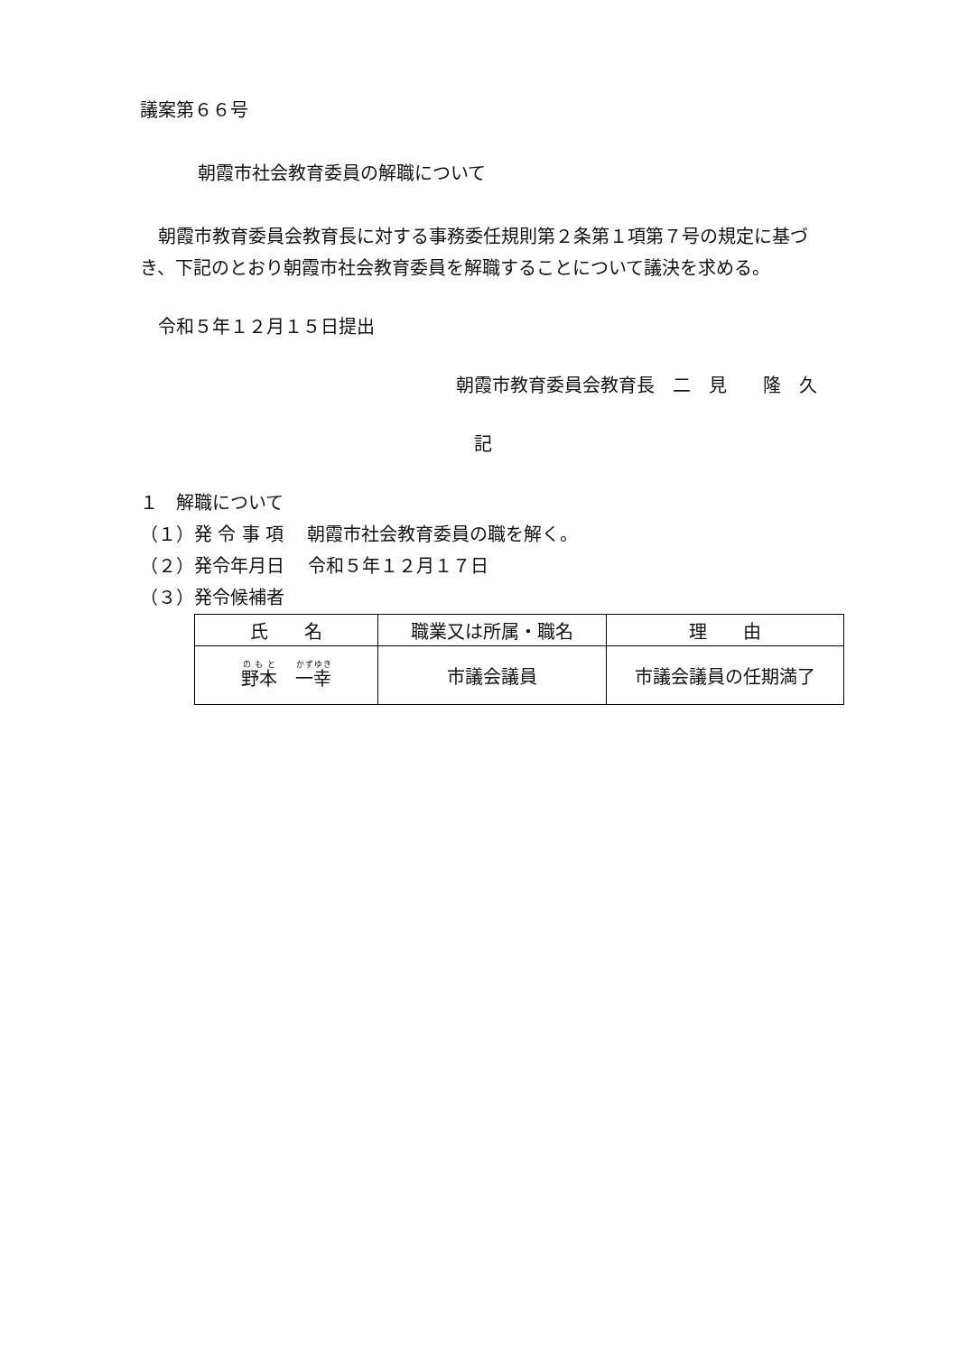議案第６６号
朝霞市社会教育委員の解職について
朝霞市教育委員会教育長に対する事務委任規則第２条第１項第７号の規定に基づき、下記のとおり朝霞市社会教育委員を解職することについて議決を求める。
令和５年１２月１５日提出
朝霞市教育委員会教育長　二　見　　隆　久
記
１　解職について
（１）発 令 事 項　 朝霞市社会教育委員の職を解く。
（２）発令年月日　 令和５年１２月１７日
（３）発令候補者
| 氏 名 | 職業又は所属・職名 | 理 由 |
| --- | --- | --- |
| 野本 一幸 | 市議会議員 | 市議会議員の任期満了 |